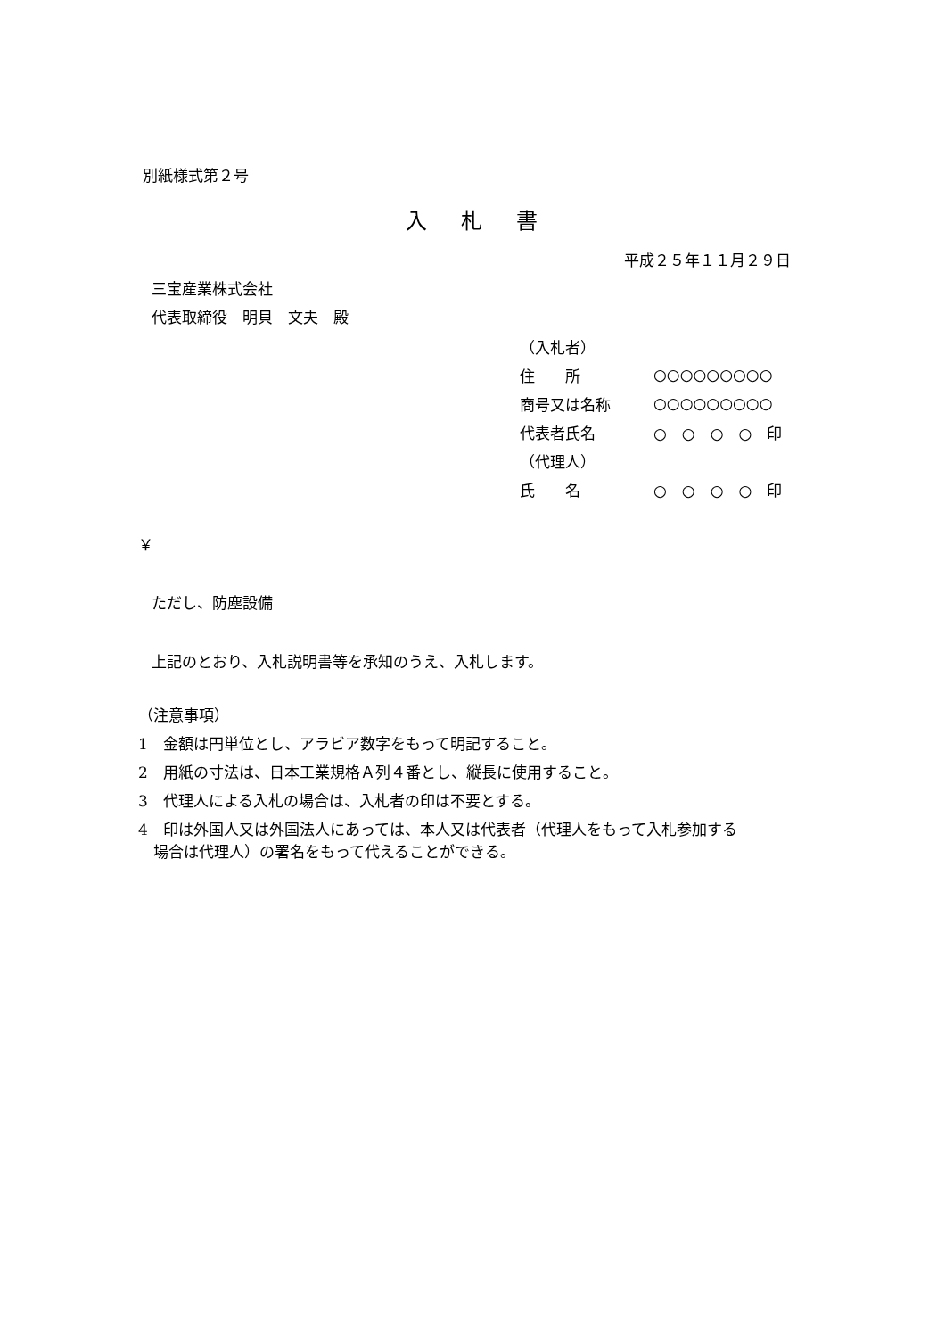別紙様式第２号
入札書
平成２５年１１月２９日
三宝産業株式会社
代表取締役　明貝　文夫　殿
| （入札者） | |
| 住 所 | ○○○○○○○○○ |
| 商号又は名称 | ○○○○○○○○○ |
| 代表者氏名 | ○ ○ ○ ○ 印 |
| （代理人） | |
| 氏 名 | ○ ○ ○ ○ 印 |
￥
ただし、防塵設備
上記のとおり、入札説明書等を承知のうえ、入札します。
（注意事項）
1　金額は円単位とし、アラビア数字をもって明記すること。
2　用紙の寸法は、日本工業規格Ａ列４番とし、縦長に使用すること。
3　代理人による入札の場合は、入札者の印は不要とする。
4　印は外国人又は外国法人にあっては、本人又は代表者（代理人をもって入札参加する
　場合は代理人）の署名をもって代えることができる。